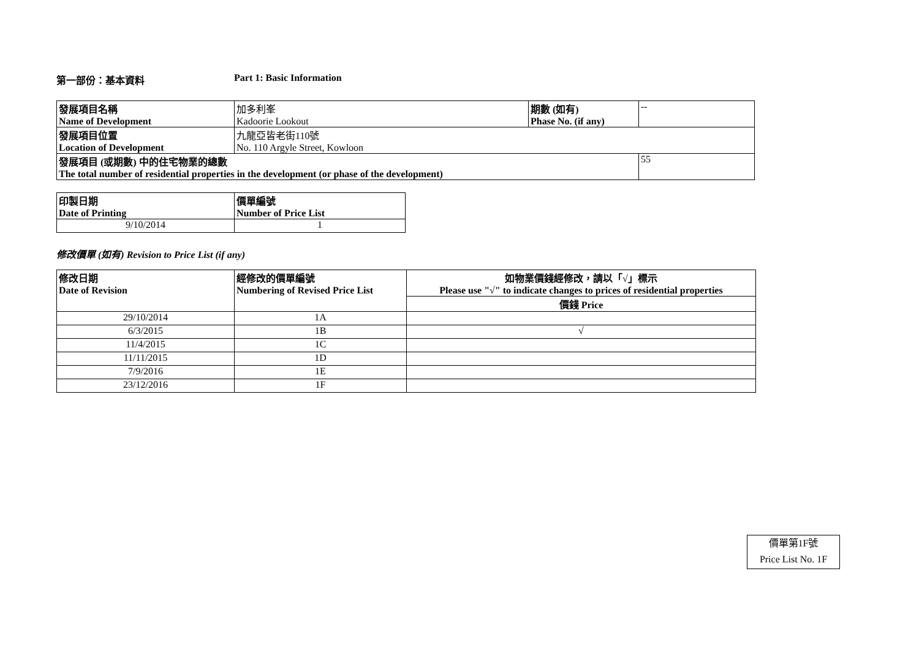第一部份：基本資料 Part 1: Basic Information
| 發展項目名稱 Name of Development | 加多利峯 Kadoorie Lookout | 期數 (如有) Phase No. (if any) | -- |
| 發展項目位置 Location of Development | 九龍亞皆老街110號 No. 110 Argyle Street, Kowloon | | |
| 發展項目 (或期數) 中的住宅物業的總數 The total number of residential properties in the development (or phase of the development) | | | 55 |
| 印製日期 Date of Printing | 價單編號 Number of Price List |
| 9/10/2014 | 1 |
修改價單 (如有) Revision to Price List (if any)
| 修改日期 Date of Revision | 經修改的價單編號 Numbering of Revised Price List | 如物業價錢經修改，請以「√」標示 Please use "√" to indicate changes to prices of residential properties |
| | | 價錢 Price |
| 29/10/2014 | 1A | |
| 6/3/2015 | 1B | √ |
| 11/4/2015 | 1C | |
| 11/11/2015 | 1D | |
| 7/9/2016 | 1E | |
| 23/12/2016 | 1F | |
價單第1F號
Price List No. 1F